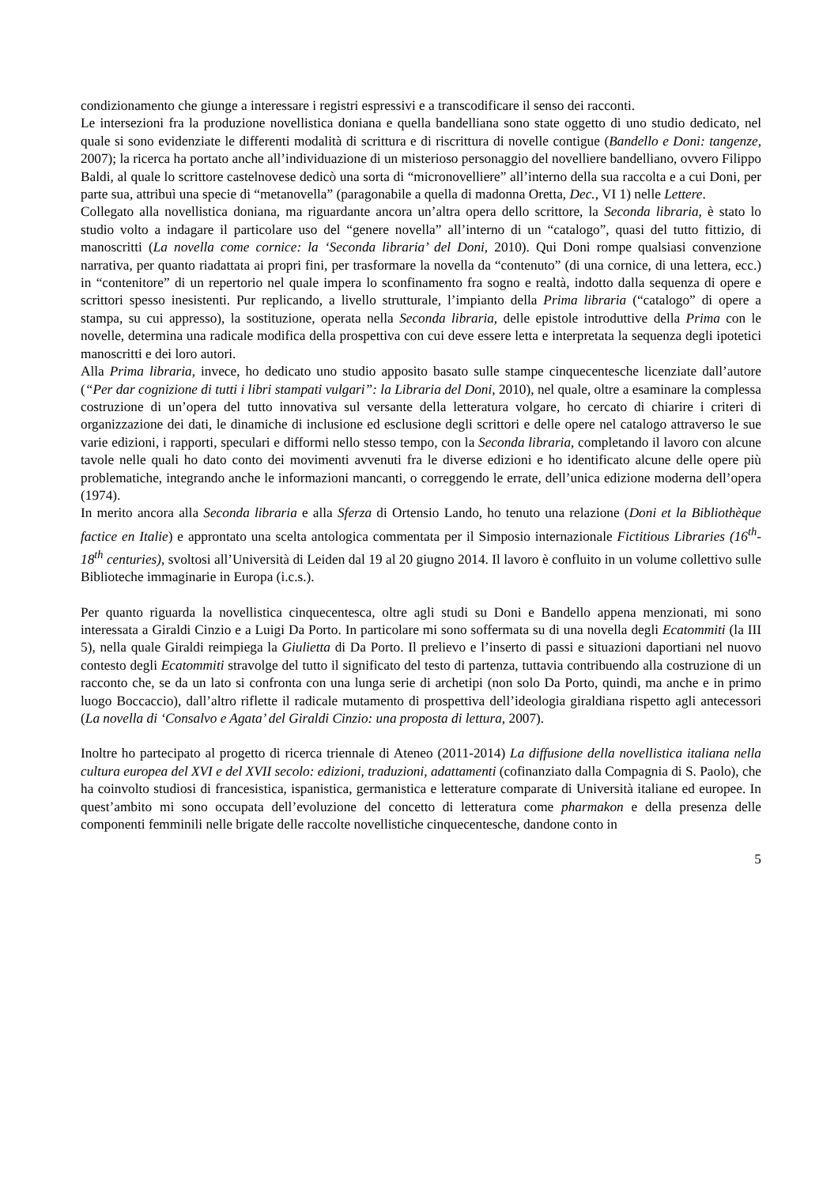condizionamento che giunge a interessare i registri espressivi e a transcodificare il senso dei racconti.
Le intersezioni fra la produzione novellistica doniana e quella bandelliana sono state oggetto di uno studio dedicato, nel quale si sono evidenziate le differenti modalità di scrittura e di riscrittura di novelle contigue (Bandello e Doni: tangenze, 2007); la ricerca ha portato anche all’individuazione di un misterioso personaggio del novelliere bandelliano, ovvero Filippo Baldi, al quale lo scrittore castelnovese dedicò una sorta di “micronovelliere” all’interno della sua raccolta e a cui Doni, per parte sua, attribuì una specie di “metanovella” (paragonabile a quella di madonna Oretta, Dec., VI 1) nelle Lettere.
Collegato alla novellistica doniana, ma riguardante ancora un’altra opera dello scrittore, la Seconda libraria, è stato lo studio volto a indagare il particolare uso del “genere novella” all’interno di un “catalogo”, quasi del tutto fittizio, di manoscritti (La novella come cornice: la ‘Seconda libraria’ del Doni, 2010). Qui Doni rompe qualsiasi convenzione narrativa, per quanto riadattata ai propri fini, per trasformare la novella da “contenuto” (di una cornice, di una lettera, ecc.) in “contenitore” di un repertorio nel quale impera lo sconfinamento fra sogno e realtà, indotto dalla sequenza di opere e scrittori spesso inesistenti. Pur replicando, a livello strutturale, l’impianto della Prima libraria (“catalogo” di opere a stampa, su cui appresso), la sostituzione, operata nella Seconda libraria, delle epistole introduttive della Prima con le novelle, determina una radicale modifica della prospettiva con cui deve essere letta e interpretata la sequenza degli ipotetici manoscritti e dei loro autori.
Alla Prima libraria, invece, ho dedicato uno studio apposito basato sulle stampe cinquecentesche licenziate dall’autore (“Per dar cognizione di tutti i libri stampati vulgari”: la Libraria del Doni, 2010), nel quale, oltre a esaminare la complessa costruzione di un’opera del tutto innovativa sul versante della letteratura volgare, ho cercato di chiarire i criteri di organizzazione dei dati, le dinamiche di inclusione ed esclusione degli scrittori e delle opere nel catalogo attraverso le sue varie edizioni, i rapporti, speculari e difformi nello stesso tempo, con la Seconda libraria, completando il lavoro con alcune tavole nelle quali ho dato conto dei movimenti avvenuti fra le diverse edizioni e ho identificato alcune delle opere più problematiche, integrando anche le informazioni mancanti, o correggendo le errate, dell’unica edizione moderna dell’opera (1974).
In merito ancora alla Seconda libraria e alla Sferza di Ortensio Lando, ho tenuto una relazione (Doni et la Bibliothèque factice en Italie) e approntato una scelta antologica commentata per il Simposio internazionale Fictitious Libraries (16<sup>th</sup>-18<sup>th</sup> centuries), svoltosi all’Università di Leiden dal 19 al 20 giugno 2014. Il lavoro è confluito in un volume collettivo sulle Biblioteche immaginarie in Europa (i.c.s.).
Per quanto riguarda la novellistica cinquecentesca, oltre agli studi su Doni e Bandello appena menzionati, mi sono interessata a Giraldi Cinzio e a Luigi Da Porto. In particolare mi sono soffermata su di una novella degli Ecatommiti (la III 5), nella quale Giraldi reimpiega la Giulietta di Da Porto. Il prelievo e l’inserto di passi e situazioni daportiani nel nuovo contesto degli Ecatommiti stravolge del tutto il significato del testo di partenza, tuttavia contribuendo alla costruzione di un racconto che, se da un lato si confronta con una lunga serie di archetipi (non solo Da Porto, quindi, ma anche e in primo luogo Boccaccio), dall’altro riflette il radicale mutamento di prospettiva dell’ideologia giraldiana rispetto agli antecessori (La novella di ‘Consalvo e Agata’ del Giraldi Cinzio: una proposta di lettura, 2007).
Inoltre ho partecipato al progetto di ricerca triennale di Ateneo (2011-2014) La diffusione della novellistica italiana nella cultura europea del XVI e del XVII secolo: edizioni, traduzioni, adattamenti (cofinanziato dalla Compagnia di S. Paolo), che ha coinvolto studiosi di francesistica, ispanistica, germanistica e letterature comparate di Università italiane ed europee. In quest’ambito mi sono occupata dell’evoluzione del concetto di letteratura come pharmakon e della presenza delle componenti femminili nelle brigate delle raccolte novellistiche cinquecentesche, dandone conto in
5